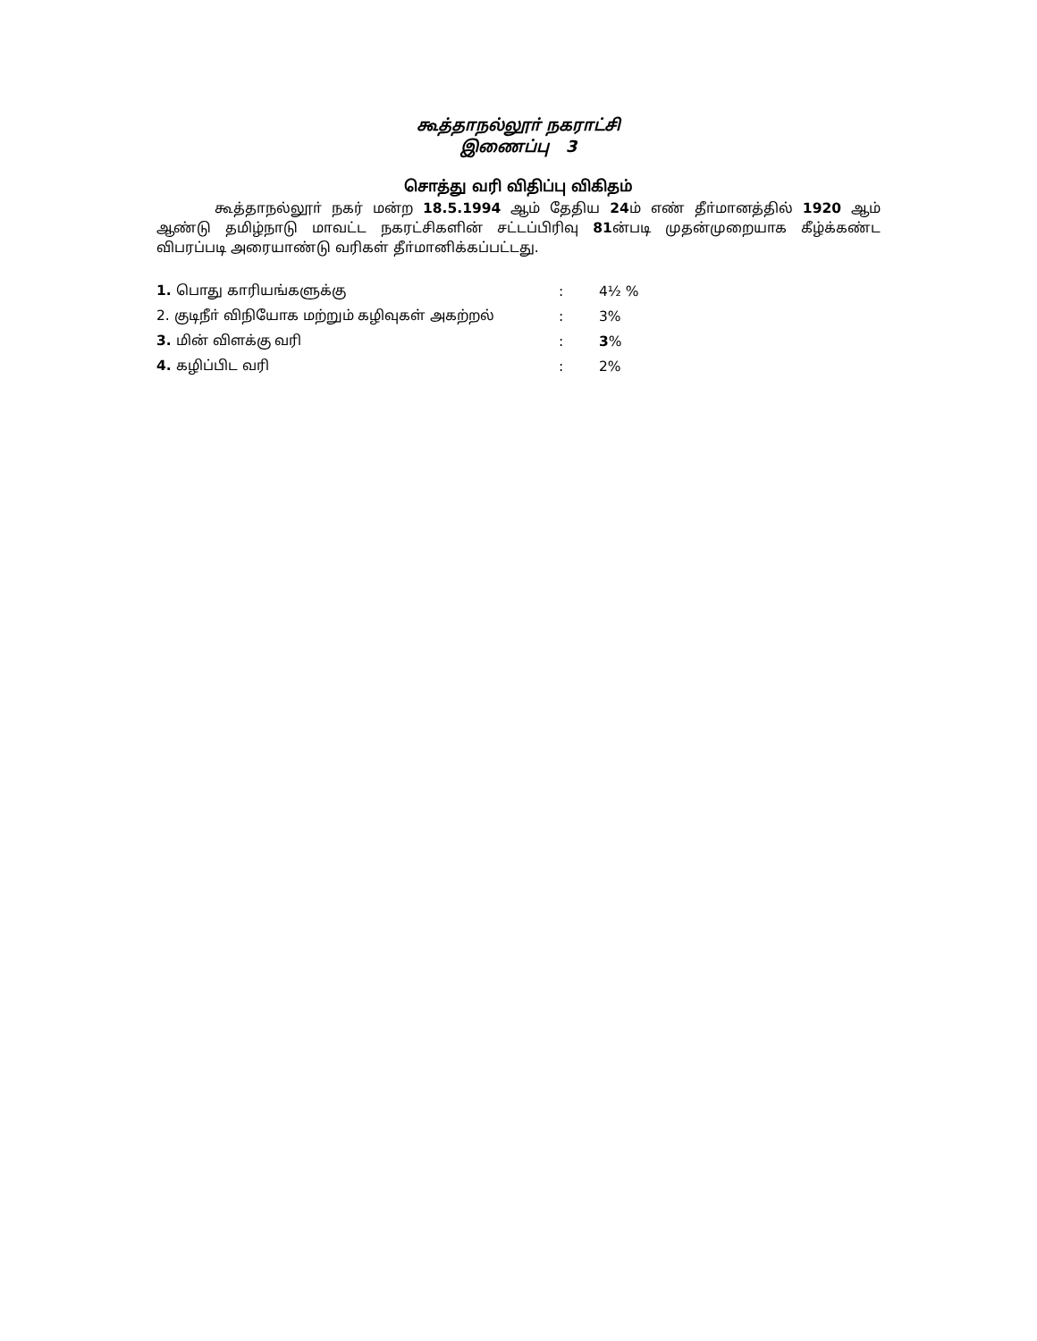கூத்தாநல்லூா் நகராட்சி
இணைப்பு 3
சொத்து வரி விதிப்பு விகிதம்
கூத்தாநல்லூா் நகர் மன்ற 18.5.1994 ஆம் தேதிய 24ம் எண் தீா்மானத்தில் 1920 ஆம் ஆண்டு தமிழ்நாடு மாவட்ட நகரட்சிகளின் சட்டப்பிரிவு 81ன்படி முதன்முறையாக கீழ்க்கண்ட விபரப்படி அரையாண்டு வரிகள் தீா்மானிக்கப்பட்டது.
| 1. பொது காரியங்களுக்கு | : | 4½ % |
| 2. குடிநீா் விநியோக மற்றும் கழிவுகள் அகற்றல் | : | 3% |
| 3. மின் விளக்கு வரி | : | 3 % |
| 4. கழிப்பிட வரி | : | 2% |